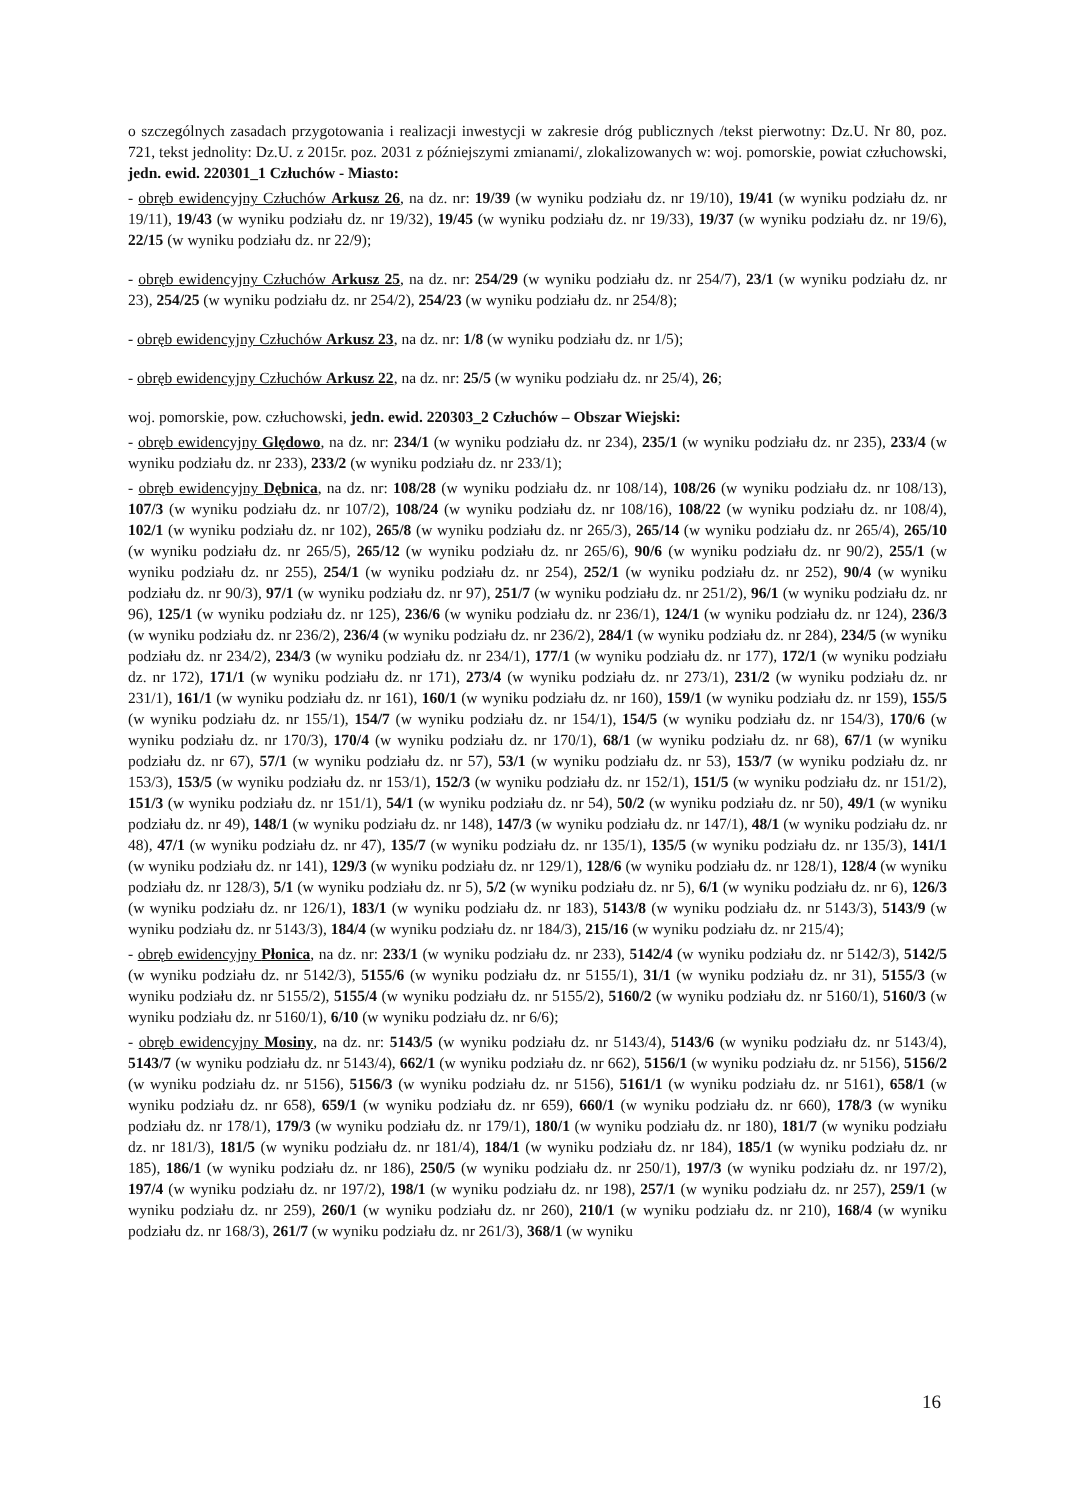o szczególnych zasadach przygotowania i realizacji inwestycji w zakresie dróg publicznych /tekst pierwotny: Dz.U. Nr 80, poz. 721, tekst jednolity: Dz.U. z 2015r. poz. 2031 z późniejszymi zmianami/, zlokalizowanych w: woj. pomorskie, powiat człuchowski, jedn. ewid. 220301_1 Człuchów - Miasto:
- obręb ewidencyjny Człuchów Arkusz 26, na dz. nr: 19/39 (w wyniku podziału dz. nr 19/10), 19/41 (w wyniku podziału dz. nr 19/11), 19/43 (w wyniku podziału dz. nr 19/32), 19/45 (w wyniku podziału dz. nr 19/33), 19/37 (w wyniku podziału dz. nr 19/6), 22/15 (w wyniku podziału dz. nr 22/9);
- obręb ewidencyjny Człuchów Arkusz 25, na dz. nr: 254/29 (w wyniku podziału dz. nr 254/7), 23/1 (w wyniku podziału dz. nr 23), 254/25 (w wyniku podziału dz. nr 254/2), 254/23 (w wyniku podziału dz. nr 254/8);
- obręb ewidencyjny Człuchów Arkusz 23, na dz. nr: 1/8 (w wyniku podziału dz. nr 1/5);
- obręb ewidencyjny Człuchów Arkusz 22, na dz. nr: 25/5 (w wyniku podziału dz. nr 25/4), 26;
woj. pomorskie, pow. człuchowski, jedn. ewid. 220303_2 Człuchów – Obszar Wiejski:
- obręb ewidencyjny Ględowo, na dz. nr: 234/1 (w wyniku podziału dz. nr 234), 235/1 (w wyniku podziału dz. nr 235), 233/4 (w wyniku podziału dz. nr 233), 233/2 (w wyniku podziału dz. nr 233/1);
- obręb ewidencyjny Dębnica, na dz. nr: 108/28 (w wyniku podziału dz. nr 108/14), 108/26 (w wyniku podziału dz. nr 108/13), 107/3 (w wyniku podziału dz. nr 107/2), 108/24 (w wyniku podziału dz. nr 108/16), 108/22 (w wyniku podziału dz. nr 108/4), 102/1 (w wyniku podziału dz. nr 102), 265/8 (w wyniku podziału dz. nr 265/3), 265/14 (w wyniku podziału dz. nr 265/4), 265/10 (w wyniku podziału dz. nr 265/5), 265/12 (w wyniku podziału dz. nr 265/6), 90/6 (w wyniku podziału dz. nr 90/2), 255/1 (w wyniku podziału dz. nr 255), 254/1 (w wyniku podziału dz. nr 254), 252/1 (w wyniku podziału dz. nr 252), 90/4 (w wyniku podziału dz. nr 90/3), 97/1 (w wyniku podziału dz. nr 97), 251/7 (w wyniku podziału dz. nr 251/2), 96/1 (w wyniku podziału dz. nr 96), 125/1 (w wyniku podziału dz. nr 125), 236/6 (w wyniku podziału dz. nr 236/1), 124/1 (w wyniku podziału dz. nr 124), 236/3 (w wyniku podziału dz. nr 236/2), 236/4 (w wyniku podziału dz. nr 236/2), 284/1 (w wyniku podziału dz. nr 284), 234/5 (w wyniku podziału dz. nr 234/2), 234/3 (w wyniku podziału dz. nr 234/1), 177/1 (w wyniku podziału dz. nr 177), 172/1 (w wyniku podziału dz. nr 172), 171/1 (w wyniku podziału dz. nr 171), 273/4 (w wyniku podziału dz. nr 273/1), 231/2 (w wyniku podziału dz. nr 231/1), 161/1 (w wyniku podziału dz. nr 161), 160/1 (w wyniku podziału dz. nr 160), 159/1 (w wyniku podziału dz. nr 159), 155/5 (w wyniku podziału dz. nr 155/1), 154/7 (w wyniku podziału dz. nr 154/1), 154/5 (w wyniku podziału dz. nr 154/3), 170/6 (w wyniku podziału dz. nr 170/3), 170/4 (w wyniku podziału dz. nr 170/1), 68/1 (w wyniku podziału dz. nr 68), 67/1 (w wyniku podziału dz. nr 67), 57/1 (w wyniku podziału dz. nr 57), 53/1 (w wyniku podziału dz. nr 53), 153/7 (w wyniku podziału dz. nr 153/3), 153/5 (w wyniku podziału dz. nr 153/1), 152/3 (w wyniku podziału dz. nr 152/1), 151/5 (w wyniku podziału dz. nr 151/2), 151/3 (w wyniku podziału dz. nr 151/1), 54/1 (w wyniku podziału dz. nr 54), 50/2 (w wyniku podziału dz. nr 50), 49/1 (w wyniku podziału dz. nr 49), 148/1 (w wyniku podziału dz. nr 148), 147/3 (w wyniku podziału dz. nr 147/1), 48/1 (w wyniku podziału dz. nr 48), 47/1 (w wyniku podziału dz. nr 47), 135/7 (w wyniku podziału dz. nr 135/1), 135/5 (w wyniku podziału dz. nr 135/3), 141/1 (w wyniku podziału dz. nr 141), 129/3 (w wyniku podziału dz. nr 129/1), 128/6 (w wyniku podziału dz. nr 128/1), 128/4 (w wyniku podziału dz. nr 128/3), 5/1 (w wyniku podziału dz. nr 5), 5/2 (w wyniku podziału dz. nr 5), 6/1 (w wyniku podziału dz. nr 6), 126/3 (w wyniku podziału dz. nr 126/1), 183/1 (w wyniku podziału dz. nr 183), 5143/8 (w wyniku podziału dz. nr 5143/3), 5143/9 (w wyniku podziału dz. nr 5143/3), 184/4 (w wyniku podziału dz. nr 184/3), 215/16 (w wyniku podziału dz. nr 215/4);
- obręb ewidencyjny Płonica, na dz. nr: 233/1 (w wyniku podziału dz. nr 233), 5142/4 (w wyniku podziału dz. nr 5142/3), 5142/5 (w wyniku podziału dz. nr 5142/3), 5155/6 (w wyniku podziału dz. nr 5155/1), 31/1 (w wyniku podziału dz. nr 31), 5155/3 (w wyniku podziału dz. nr 5155/2), 5155/4 (w wyniku podziału dz. nr 5155/2), 5160/2 (w wyniku podziału dz. nr 5160/1), 5160/3 (w wyniku podziału dz. nr 5160/1), 6/10 (w wyniku podziału dz. nr 6/6);
- obręb ewidencyjny Mosiny, na dz. nr: 5143/5 (w wyniku podziału dz. nr 5143/4), 5143/6 (w wyniku podziału dz. nr 5143/4), 5143/7 (w wyniku podziału dz. nr 5143/4), 662/1 (w wyniku podziału dz. nr 662), 5156/1 (w wyniku podziału dz. nr 5156), 5156/2 (w wyniku podziału dz. nr 5156), 5156/3 (w wyniku podziału dz. nr 5156), 5161/1 (w wyniku podziału dz. nr 5161), 658/1 (w wyniku podziału dz. nr 658), 659/1 (w wyniku podziału dz. nr 659), 660/1 (w wyniku podziału dz. nr 660), 178/3 (w wyniku podziału dz. nr 178/1), 179/3 (w wyniku podziału dz. nr 179/1), 180/1 (w wyniku podziału dz. nr 180), 181/7 (w wyniku podziału dz. nr 181/3), 181/5 (w wyniku podziału dz. nr 181/4), 184/1 (w wyniku podziału dz. nr 184), 185/1 (w wyniku podziału dz. nr 185), 186/1 (w wyniku podziału dz. nr 186), 250/5 (w wyniku podziału dz. nr 250/1), 197/3 (w wyniku podziału dz. nr 197/2), 197/4 (w wyniku podziału dz. nr 197/2), 198/1 (w wyniku podziału dz. nr 198), 257/1 (w wyniku podziału dz. nr 257), 259/1 (w wyniku podziału dz. nr 259), 260/1 (w wyniku podziału dz. nr 260), 210/1 (w wyniku podziału dz. nr 210), 168/4 (w wyniku podziału dz. nr 168/3), 261/7 (w wyniku podziału dz. nr 261/3), 368/1 (w wyniku
16